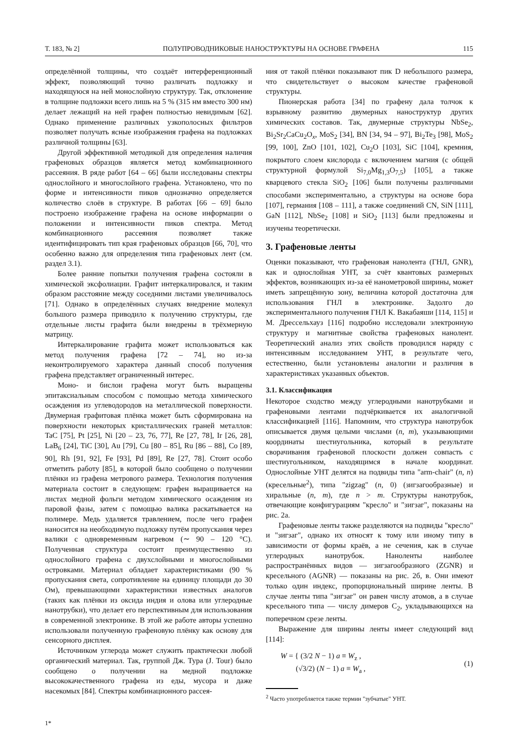Т. 183, № 2] ПОЛУПРОВОДНИКОВЫЕ НАНОСТРУКТУРЫ НА ОСНОВЕ ГРАФЕНА 115
определённой толщины, что создаёт интерференционный эффект, позволяющий точно различать подложку и находящуюся на ней монослойную структуру. Так, отклонение в толщине подложки всего лишь на 5 % (315 нм вместо 300 нм) делает лежащий на ней графен полностью невидимым [62]. Однако применение различных узкополосных фильтров позволяет получать ясные изображения графена на подложках различной толщины [63].
Другой эффективной методикой для определения наличия графеновых образцов является метод комбинационного рассеяния. В ряде работ [64 – 66] были исследованы спектры однослойного и многослойного графена. Установлено, что по форме и интенсивности пиков однозначно определяется количество слоёв в структуре. В работах [66 – 69] было построено изображение графена на основе информации о положении и интенсивности пиков спектра. Метод комбинационного рассеяния позволяет также идентифицировать тип края графеновых образцов [66, 70], что особенно важно для определения типа графеновых лент (см. раздел 3.1).
Более ранние попытки получения графена состояли в химической эксфолиации. Графит интеркалировался, и таким образом расстояние между соседними листами увеличивалось [71]. Однако в определённых случаях внедрение молекул большого размера приводило к получению структуры, где отдельные листы графита были внедрены в трёхмерную матрицу.
Интеркалирование графита может использоваться как метод получения графена [72 – 74], но из-за неконтролируемого характера данный способ получения графена представляет ограниченный интерес.
Моно- и бислои графена могут быть выращены эпитаксиальным способом с помощью метода химического осаждения из углеводородов на металлической поверхности. Двумерная графитовая плёнка может быть сформирована на поверхности некоторых кристаллических граней металлов: TaC [75], Pt [25], Ni [20 – 23, 76, 77], Re [27, 78], Ir [26, 28], LaB<sub>6</sub> [24], TiC [30], Au [79], Cu [80 – 85], Ru [86 – 88], Co [89, 90], Rh [91, 92], Fe [93], Pd [89], Re [27, 78]. Стоит особо отметить работу [85], в которой было сообщено о получении плёнки из графена метрового размера. Технология получения материала состоит в следующем: графен выращивается на листах медной фольги методом химического осаждения из паровой фазы, затем с помощью валика раскатывается на полимере. Медь удаляется травлением, после чего графен наносится на необходимую подложку путём пропускания через валики с одновременным нагревом (∼ 90 – 120 °C). Полученная структура состоит преимущественно из однослойного графена с двухслойными и многослойными островками. Материал обладает характеристиками (90 % пропускания света, сопротивление на единицу площади до 30 Ом), превышающими характеристики известных аналогов (таких как плёнки из оксида индия и олова или углеродные нанотрубки), что делает его перспективным для использования в современной электронике. В этой же работе авторы успешно использовали полученную графеновую плёнку как основу для сенсорного дисплея.
Источником углерода может служить практически любой органический материал. Так, группой Дж. Тура (J. Tour) было сообщено о получении на медной подложке высококачественного графена из еды, мусора и даже насекомых [84]. Спектры комбинационного рассея-
ния от такой плёнки показывают пик D небольшого размера, что свидетельствует о высоком качестве графеновой структуры.
Пионерская работа [34] по графену дала толчок к взрывному развитию двумерных наноструктур других химических составов. Так, двумерные структуры NbSe<sub>2</sub>, Bi<sub>2</sub>Sr<sub>2</sub>CaCu<sub>2</sub>O<sub>x</sub>, MoS<sub>2</sub> [34], BN [34, 94 – 97], Bi<sub>2</sub>Te<sub>3</sub> [98], MoS<sub>2</sub> [99, 100], ZnO [101, 102], Cu<sub>2</sub>O [103], SiC [104], кремния, покрытого слоем кислорода с включением магния (с общей структурной формулой Si<sub>7,0</sub>Mg<sub>1,3</sub>O<sub>7,5</sub>) [105], а также кварцевого стекла SiO<sub>2</sub> [106] были получены различными способами экспериментально, а структуры на основе бора [107], германия [108 – 111], а также соединений CN, SiN [111], GaN [112], NbSe<sub>2</sub> [108] и SiO<sub>2</sub> [113] были предложены и изучены теоретически.
3. Графеновые ленты
Оценки показывают, что графеновая нанолента (ГНЛ, GNR), как и однослойная УНТ, за счёт квантовых размерных эффектов, возникающих из-за её нанометровой ширины, может иметь запрещённую зону, величина которой достаточна для использования ГНЛ в электронике. Задолго до экспериментального получения ГНЛ К. Вакабаяши [114, 115] и М. Дрессельхауз [116] подробно исследовали электронную структуру и магнитные свойства графеновых нанолент. Теоретический анализ этих свойств проводился наряду с интенсивным исследованием УНТ, в результате чего, естественно, были установлены аналогии и различия в характеристиках указанных объектов.
3.1. Классификация
Некоторое сходство между углеродными нанотрубками и графеновыми лентами подчёркивается их аналогичной классификацией [116]. Напомним, что структура нанотрубок описывается двумя целыми числами (n, m), указывающими координаты шестиугольника, который в результате сворачивания графеновой плоскости должен совпасть с шестиугольником, находящимся в начале координат. Однослойные УНТ делятся на подвиды типа "arm-chair" (n, n) (кресельные<sup>2</sup>), типа "zigzag" (n, 0) (зигзагообразные) и хиральные (n, m), где n > m. Структуры нанотрубок, отвечающие конфигурациям "кресло" и "зигзаг", показаны на рис. 2а.
Графеновые ленты также разделяются на подвиды "кресло" и "зигзаг", однако их относят к тому или иному типу в зависимости от формы краёв, а не сечения, как в случае углеродных нанотрубок. Наноленты наиболее распространённых видов — зигзагообразного (ZGNR) и кресельного (AGNR) — показаны на рис. 2б, в. Они имеют только один индекс, пропорциональный ширине ленты. В случае ленты типа "зигзаг" он равен числу атомов, а в случае кресельного типа — числу димеров C<sub>2</sub>, укладывающихся на поперечном срезе ленты.
Выражение для ширины ленты имеет следующий вид [114]:
W = { (3/2 N − 1) a ≡ W<sub>z</sub> ,
(√3/2) (N − 1) a ≡ W<sub>a</sub> , (1)
<sup>2</sup> Часто употребляется также термин "зубчатые" УНТ.
1*